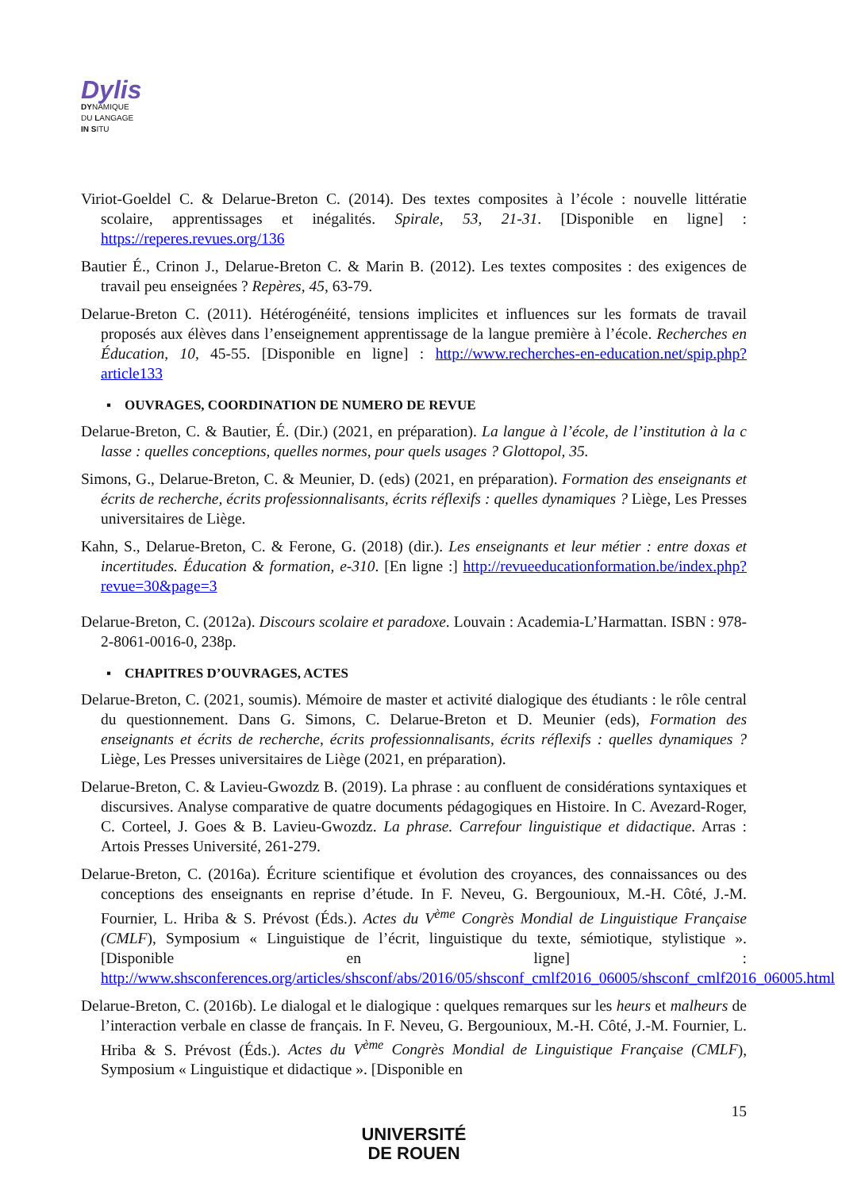Dylis
DYNAMIQUE
DU LANGAGE
IN SITU
Viriot-Goeldel C. & Delarue-Breton C. (2014). Des textes composites à l’école : nouvelle littératie scolaire, apprentissages et inégalités. Spirale, 53, 21-31. [Disponible en ligne] : https://reperes.revues.org/136
Bautier É., Crinon J., Delarue-Breton C. & Marin B. (2012). Les textes composites : des exigences de travail peu enseignées ? Repères, 45, 63-79.
Delarue-Breton C. (2011). Hétérogénéité, tensions implicites et influences sur les formats de travail proposés aux élèves dans l’enseignement apprentissage de la langue première à l’école. Recherches en Éducation, 10, 45-55. [Disponible en ligne] : http://www.recherches-en-education.net/spip.php?article133
▪ OUVRAGES, COORDINATION DE NUMERO DE REVUE
Delarue-Breton, C. & Bautier, É. (Dir.) (2021, en préparation). La langue à l’école, de l’institution à la c lasse : quelles conceptions, quelles normes, pour quels usages ? Glottopol, 35.
Simons, G., Delarue-Breton, C. & Meunier, D. (eds) (2021, en préparation). Formation des enseignants et écrits de recherche, écrits professionnalisants, écrits réflexifs : quelles dynamiques ? Liège, Les Presses universitaires de Liège.
Kahn, S., Delarue-Breton, C. & Ferone, G. (2018) (dir.). Les enseignants et leur métier : entre doxas et incertitudes. Éducation & formation, e-310. [En ligne :] http://revueeducationformation.be/index.php?revue=30&page=3
Delarue-Breton, C. (2012a). Discours scolaire et paradoxe. Louvain : Academia-L’Harmattan. ISBN : 978-2-8061-0016-0, 238p.
▪ CHAPITRES D’OUVRAGES, ACTES
Delarue-Breton, C. (2021, soumis). Mémoire de master et activité dialogique des étudiants : le rôle central du questionnement. Dans G. Simons, C. Delarue-Breton et D. Meunier (eds), Formation des enseignants et écrits de recherche, écrits professionnalisants, écrits réflexifs : quelles dynamiques ? Liège, Les Presses universitaires de Liège (2021, en préparation).
Delarue-Breton, C. & Lavieu-Gwozdz B. (2019). La phrase : au confluent de considérations syntaxiques et discursives. Analyse comparative de quatre documents pédagogiques en Histoire. In C. Avezard-Roger, C. Corteel, J. Goes & B. Lavieu-Gwozdz. La phrase. Carrefour linguistique et didactique. Arras : Artois Presses Université, 261-279.
Delarue-Breton, C. (2016a). Écriture scientifique et évolution des croyances, des connaissances ou des conceptions des enseignants en reprise d’étude. In F. Neveu, G. Bergounioux, M.-H. Côté, J.-M. Fournier, L. Hriba & S. Prévost (Éds.). Actes du V<sup>ème</sup> Congrès Mondial de Linguistique Française (CMLF), Symposium « Linguistique de l’écrit, linguistique du texte, sémiotique, stylistique ». [Disponible en ligne] : http://www.shsconferences.org/articles/shsconf/abs/2016/05/shsconf_cmlf2016_06005/shsconf_cmlf2016_06005.html
Delarue-Breton, C. (2016b). Le dialogal et le dialogique : quelques remarques sur les heurs et malheurs de l’interaction verbale en classe de français. In F. Neveu, G. Bergounioux, M.-H. Côté, J.-M. Fournier, L. Hriba & S. Prévost (Éds.). Actes du V<sup>ème</sup> Congrès Mondial de Linguistique Française (CMLF), Symposium « Linguistique et didactique ». [Disponible en
15
UNIVERSITÉ
DE ROUEN